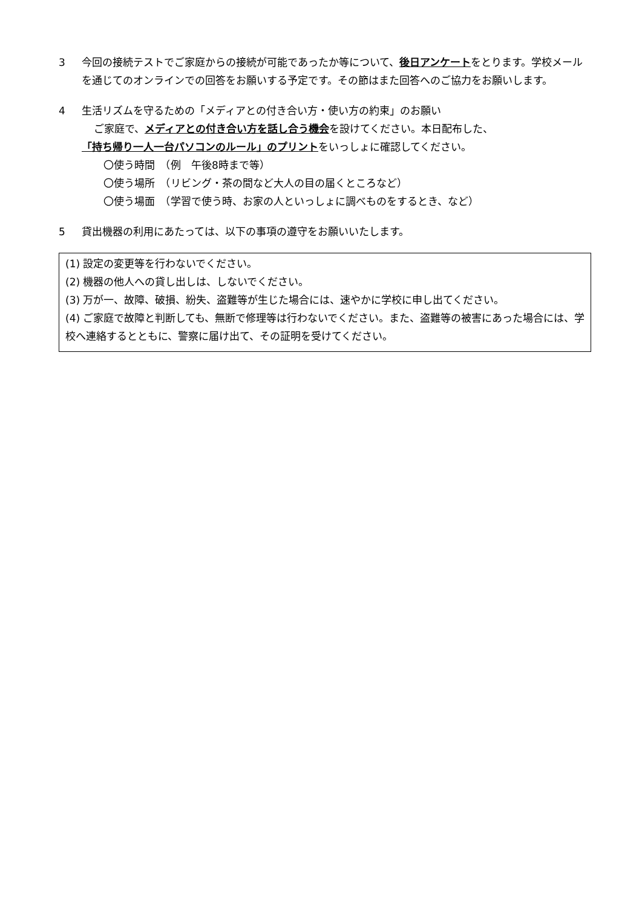3 今回の接続テストでご家庭からの接続が可能であったか等について、後日アンケートをとります。学校メールを通じてのオンラインでの回答をお願いする予定です。その節はまた回答へのご協力をお願いします。
4 生活リズムを守るための「メディアとの付き合い方・使い方の約束」のお願い
ご家庭で、メディアとの付き合い方を話し合う機会を設けてください。本日配布した、
「持ち帰り一人一台パソコンのルール」のプリントをいっしょに確認してください。
〇使う時間　（例　午後8時まで等）
〇使う場所　（リビング・茶の間など大人の目の届くところなど）
〇使う場面　（学習で使う時、お家の人といっしょに調べものをするとき、など）
5 貸出機器の利用にあたっては、以下の事項の遵守をお願いいたします。
(1) 設定の変更等を行わないでください。
(2) 機器の他人への貸し出しは、しないでください。
(3) 万が一、故障、破損、紛失、盗難等が生じた場合には、速やかに学校に申し出てください。
(4) ご家庭で故障と判断しても、無断で修理等は行わないでください。また、盗難等の被害にあった場合には、学校へ連絡するとともに、警察に届け出て、その証明を受けてください。